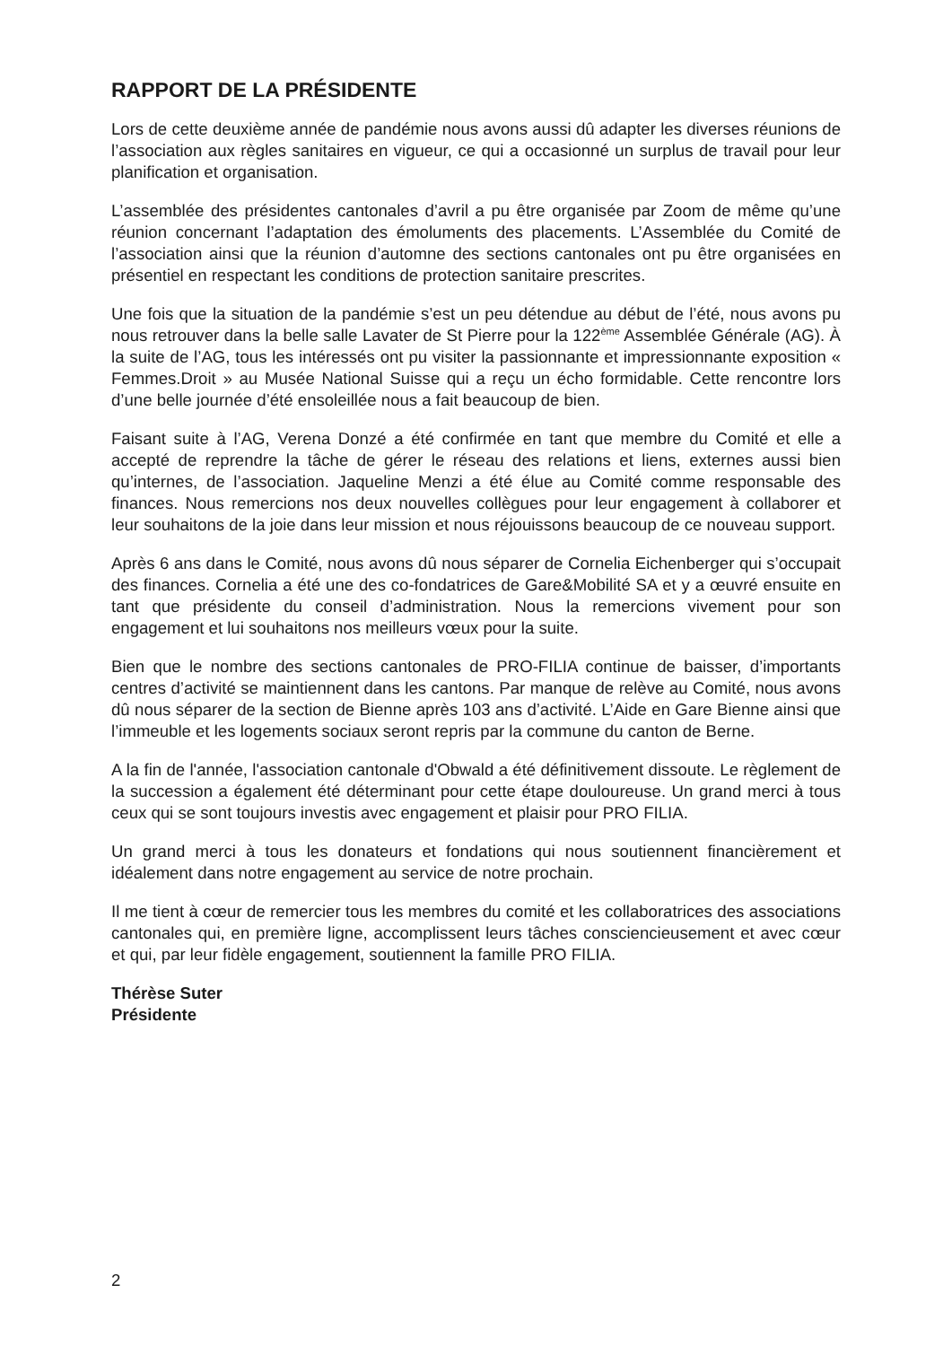RAPPORT DE LA PRÉSIDENTE
Lors de cette deuxième année de pandémie nous avons aussi dû adapter les diverses réunions de l’association aux règles sanitaires en vigueur, ce qui a occasionné un surplus de travail pour leur planification et organisation.
L’assemblée des présidentes cantonales d’avril a pu être organisée par Zoom de même qu’une réunion concernant l’adaptation des émoluments des placements. L’Assemblée du Comité de l’association ainsi que la réunion d’automne des sections cantonales ont pu être organisées en présentiel en respectant les conditions de protection sanitaire prescrites.
Une fois que la situation de la pandémie s’est un peu détendue au début de l’été, nous avons pu nous retrouver dans la belle salle Lavater de St Pierre pour la 122<sup>ème</sup> Assemblée Générale (AG). À la suite de l’AG, tous les intéressés ont pu visiter la passionnante et impressionnante exposition « Femmes.Droit » au Musée National Suisse qui a reçu un écho formidable. Cette rencontre lors d’une belle journée d’été ensoleillée nous a fait beaucoup de bien.
Faisant suite à l’AG, Verena Donzé a été confirmée en tant que membre du Comité et elle a accepté de reprendre la tâche de gérer le réseau des relations et liens, externes aussi bien qu’internes, de l’association. Jaqueline Menzi a été élue au Comité comme responsable des finances. Nous remercions nos deux nouvelles collègues pour leur engagement à collaborer et leur souhaitons de la joie dans leur mission et nous réjouissons beaucoup de ce nouveau support.
Après 6 ans dans le Comité, nous avons dû nous séparer de Cornelia Eichenberger qui s’occupait des finances. Cornelia a été une des co-fondatrices de Gare&Mobilité SA et y a œuvré ensuite en tant que présidente du conseil d’administration. Nous la remercions vivement pour son engagement et lui souhaitons nos meilleurs vœux pour la suite.
Bien que le nombre des sections cantonales de PRO-FILIA continue de baisser, d’importants centres d’activité se maintiennent dans les cantons. Par manque de relève au Comité, nous avons dû nous séparer de la section de Bienne après 103 ans d’activité. L’Aide en Gare Bienne ainsi que l’immeuble et les logements sociaux seront repris par la commune du canton de Berne.
A la fin de l'année, l'association cantonale d'Obwald a été définitivement dissoute. Le règlement de la succession a également été déterminant pour cette étape douloureuse. Un grand merci à tous ceux qui se sont toujours investis avec engagement et plaisir pour PRO FILIA.
Un grand merci à tous les donateurs et fondations qui nous soutiennent financièrement et idéalement dans notre engagement au service de notre prochain.
Il me tient à cœur de remercier tous les membres du comité et les collaboratrices des associations cantonales qui, en première ligne, accomplissent leurs tâches consciencieusement et avec cœur et qui, par leur fidèle engagement, soutiennent la famille PRO FILIA.
Thérèse Suter
Présidente
2